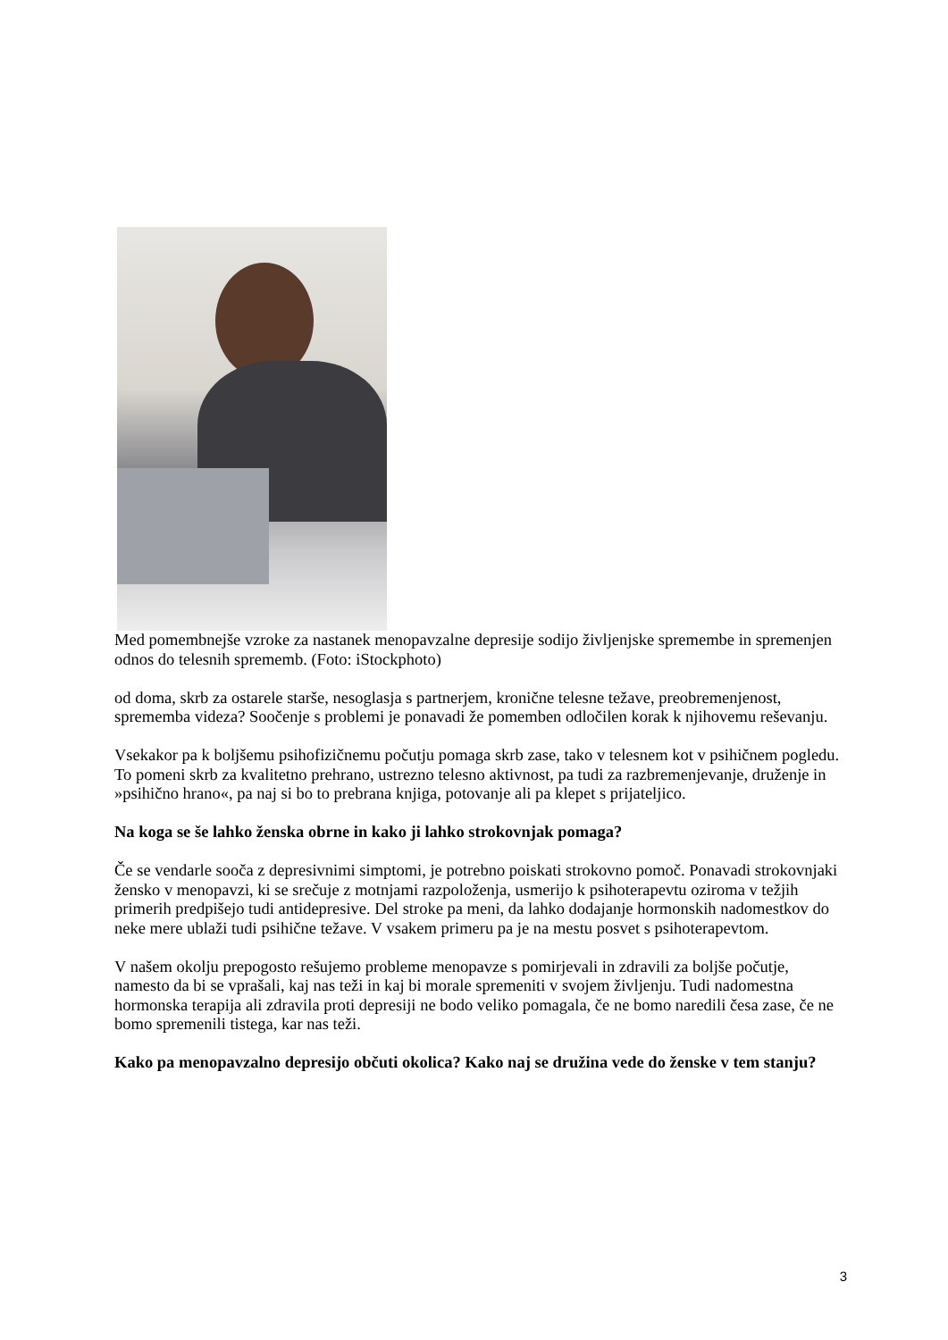Med pomembnejše vzroke za nastanek menopavzalne depresije sodijo življenjske spremembe in spremenjen odnos do telesnih sprememb. (Foto: iStockphoto)
od doma, skrb za ostarele starše, nesoglasja s partnerjem, kronične telesne težave, preobremenjenost, sprememba videza? Soočenje s problemi je ponavadi že pomemben odločilen korak k njihovemu reševanju.
Vsekakor pa k boljšemu psihofizičnemu počutju pomaga skrb zase, tako v telesnem kot v psihičnem pogledu. To pomeni skrb za kvalitetno prehrano, ustrezno telesno aktivnost, pa tudi za razbremenjevanje, druženje in »psihično hrano«, pa naj si bo to prebrana knjiga, potovanje ali pa klepet s prijateljico.
Na koga se še lahko ženska obrne in kako ji lahko strokovnjak pomaga?
Če se vendarle sooča z depresivnimi simptomi, je potrebno poiskati strokovno pomoč. Ponavadi strokovnjaki žensko v menopavzi, ki se srečuje z motnjami razpoloženja, usmerijo k psihoterapevtu oziroma v težjih primerih predpišejo tudi antidepresive. Del stroke pa meni, da lahko dodajanje hormonskih nadomestkov do neke mere ublaži tudi psihične težave. V vsakem primeru pa je na mestu posvet s psihoterapevtom.
V našem okolju prepogosto rešujemo probleme menopavze s pomirjevali in zdravili za boljše počutje, namesto da bi se vprašali, kaj nas teži in kaj bi morale spremeniti v svojem življenju. Tudi nadomestna hormonska terapija ali zdravila proti depresiji ne bodo veliko pomagala, če ne bomo naredili česa zase, če ne bomo spremenili tistega, kar nas teži.
Kako pa menopavzalno depresijo občuti okolica? Kako naj se družina vede do ženske v tem stanju?
3